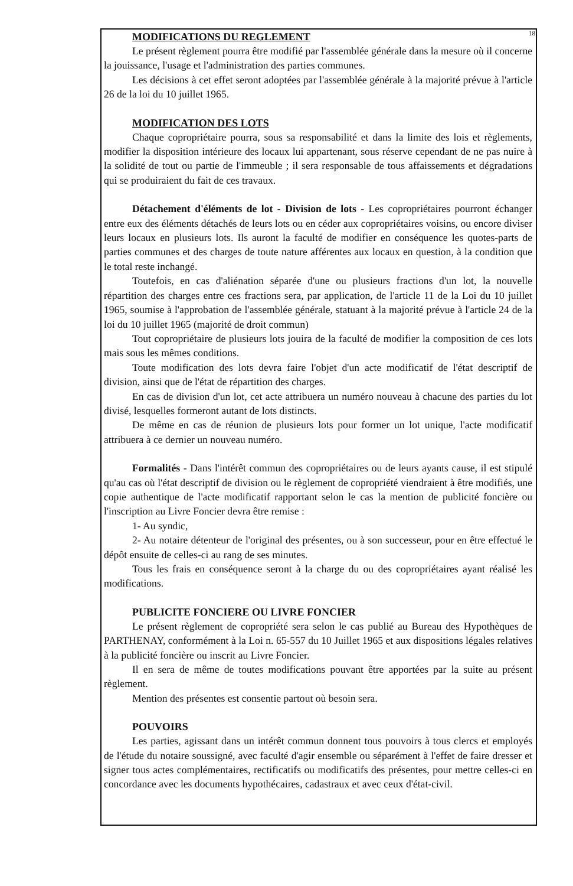18
MODIFICATIONS DU REGLEMENT
Le présent règlement pourra être modifié par l'assemblée générale dans la mesure où il concerne la jouissance, l'usage et l'administration des parties communes.
Les décisions à cet effet seront adoptées par l'assemblée générale à la majorité prévue à l'article 26 de la loi du 10 juillet 1965.
MODIFICATION DES LOTS
Chaque copropriétaire pourra, sous sa responsabilité et dans la limite des lois et règlements, modifier la disposition intérieure des locaux lui appartenant, sous réserve cependant de ne pas nuire à la solidité de tout ou partie de l'immeuble ; il sera responsable de tous affaissements et dégradations qui se produiraient du fait de ces travaux.
Détachement d'éléments de lot - Division de lots - Les copropriétaires pourront échanger entre eux des éléments détachés de leurs lots ou en céder aux copropriétaires voisins, ou encore diviser leurs locaux en plusieurs lots. Ils auront la faculté de modifier en conséquence les quotes-parts de parties communes et des charges de toute nature afférentes aux locaux en question, à la condition que le total reste inchangé.
Toutefois, en cas d'aliénation séparée d'une ou plusieurs fractions d'un lot, la nouvelle répartition des charges entre ces fractions sera, par application, de l'article 11 de la Loi du 10 juillet 1965, soumise à l'approbation de l'assemblée générale, statuant à la majorité prévue à l'article 24 de la loi du 10 juillet 1965 (majorité de droit commun)
Tout copropriétaire de plusieurs lots jouira de la faculté de modifier la composition de ces lots mais sous les mêmes conditions.
Toute modification des lots devra faire l'objet d'un acte modificatif de l'état descriptif de division, ainsi que de l'état de répartition des charges.
En cas de division d'un lot, cet acte attribuera un numéro nouveau à chacune des parties du lot divisé, lesquelles formeront autant de lots distincts.
De même en cas de réunion de plusieurs lots pour former un lot unique, l'acte modificatif attribuera à ce dernier un nouveau numéro.
Formalités - Dans l'intérêt commun des copropriétaires ou de leurs ayants cause, il est stipulé qu'au cas où l'état descriptif de division ou le règlement de copropriété viendraient à être modifiés, une copie authentique de l'acte modificatif rapportant selon le cas la mention de publicité foncière ou l'inscription au Livre Foncier devra être remise :
1- Au syndic,
2- Au notaire détenteur de l'original des présentes, ou à son successeur, pour en être effectué le dépôt ensuite de celles-ci au rang de ses minutes.
Tous les frais en conséquence seront à la charge du ou des copropriétaires ayant réalisé les modifications.
PUBLICITE FONCIERE OU LIVRE FONCIER
Le présent règlement de copropriété sera selon le cas publié au Bureau des Hypothèques de PARTHENAY, conformément à la Loi n. 65-557 du 10 Juillet 1965 et aux dispositions légales relatives à la publicité foncière ou inscrit au Livre Foncier.
Il en sera de même de toutes modifications pouvant être apportées par la suite au présent règlement.
Mention des présentes est consentie partout où besoin sera.
POUVOIRS
Les parties, agissant dans un intérêt commun donnent tous pouvoirs à tous clercs et employés de l'étude du notaire soussigné, avec faculté d'agir ensemble ou séparément à l'effet de faire dresser et signer tous actes complémentaires, rectificatifs ou modificatifs des présentes, pour mettre celles-ci en concordance avec les documents hypothécaires, cadastraux et avec ceux d'état-civil.